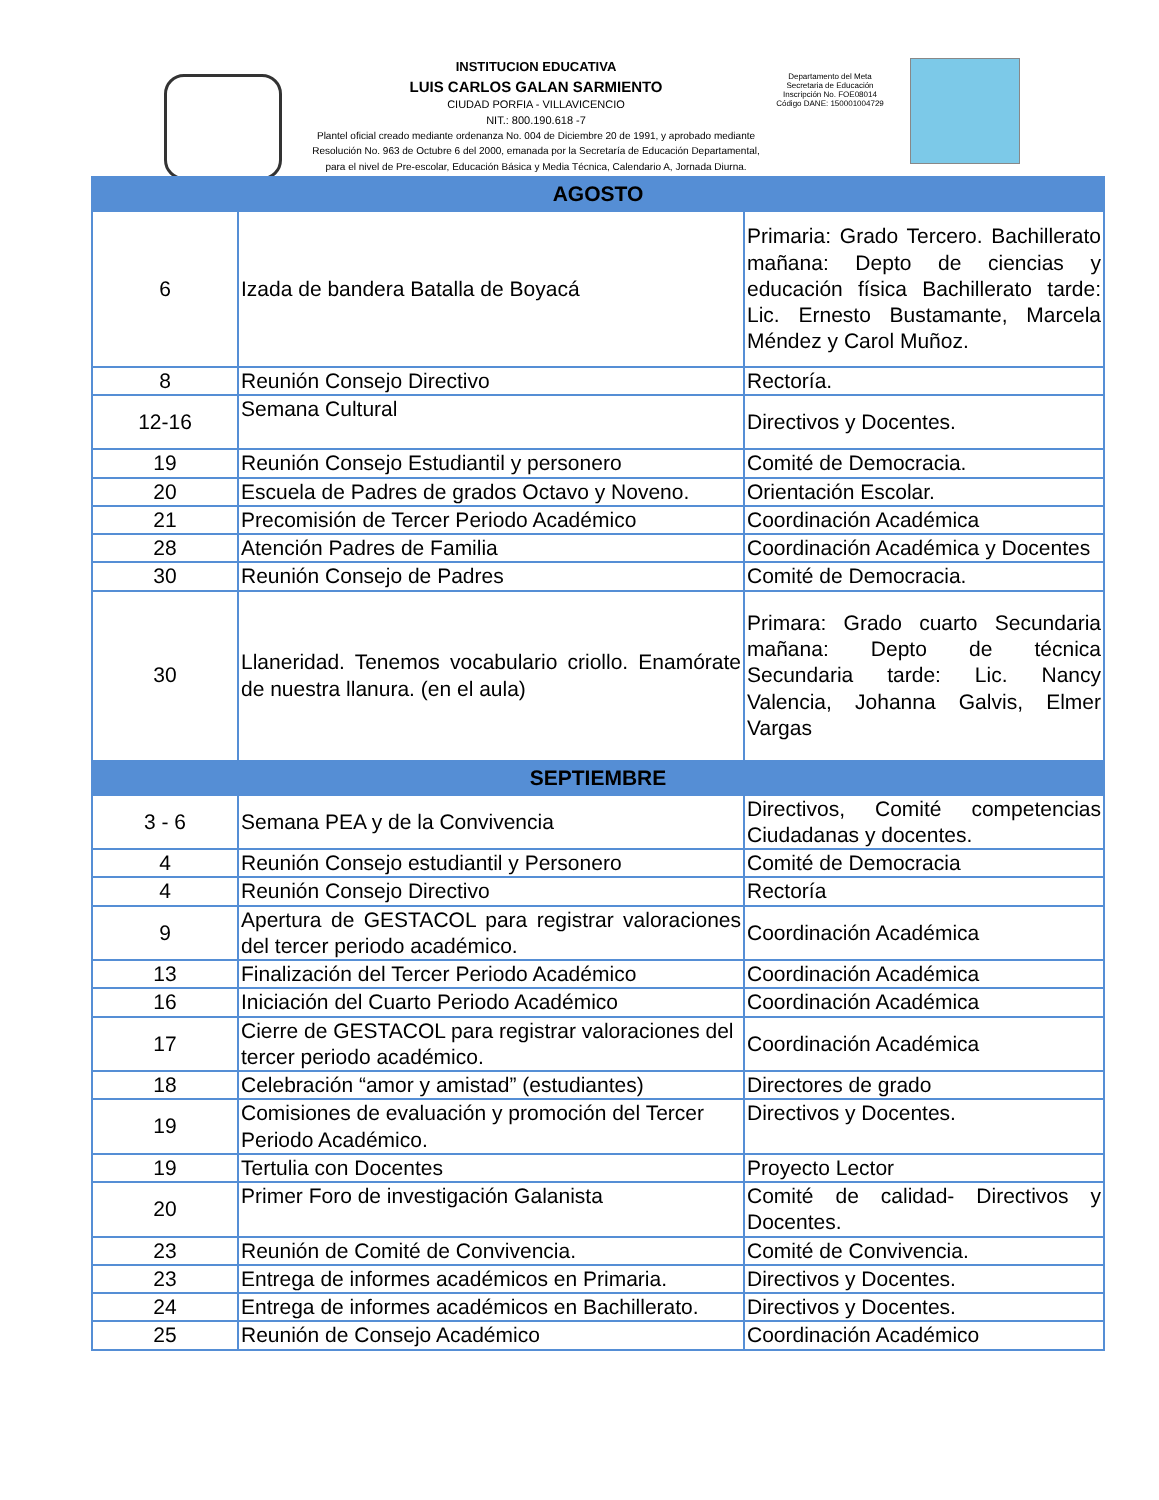INSTITUCION EDUCATIVA
LUIS CARLOS GALAN SARMIENTO
CIUDAD PORFIA - VILLAVICENCIO
NIT.: 800.190.618 -7
Plantel oficial creado mediante ordenanza No. 004 de Diciembre 20 de 1991, y aprobado mediante Resolución No. 963 de Octubre 6 del 2000, emanada por la Secretaría de Educación Departamental, para el nivel de Pre-escolar, Educación Básica y Media Técnica, Calendario A, Jornada Diurna.
Departamento del Meta
Secretaria de Educación
Inscripción No. FOE08014
Código DANE: 150001004729
| AGOSTO | | |
| --- | --- | --- |
| 6 | Izada de bandera Batalla de Boyacá | Primaria: Grado Tercero. Bachillerato mañana: Depto de ciencias y educación física Bachillerato tarde: Lic. Ernesto Bustamante, Marcela Méndez y Carol Muñoz. |
| 8 | Reunión Consejo Directivo | Rectoría. |
| 12-16 | Semana Cultural | Directivos y Docentes. |
| 19 | Reunión Consejo Estudiantil y personero | Comité de Democracia. |
| 20 | Escuela de Padres de grados Octavo y Noveno. | Orientación Escolar. |
| 21 | Precomisión de Tercer Periodo Académico | Coordinación Académica |
| 28 | Atención Padres de Familia | Coordinación Académica y Docentes |
| 30 | Reunión Consejo de Padres | Comité de Democracia. |
| 30 | Llaneridad. Tenemos vocabulario criollo. Enamórate de nuestra llanura. (en el aula) | Primara: Grado cuarto Secundaria mañana: Depto de técnica Secundaria tarde: Lic. Nancy Valencia, Johanna Galvis, Elmer Vargas |
| SEPTIEMBRE | | |
| 3 - 6 | Semana PEA y de la Convivencia | Directivos, Comité competencias Ciudadanas y docentes. |
| 4 | Reunión Consejo estudiantil y Personero | Comité de Democracia |
| 4 | Reunión Consejo Directivo | Rectoría |
| 9 | Apertura de GESTACOL para registrar valoraciones del tercer periodo académico. | Coordinación Académica |
| 13 | Finalización del Tercer Periodo Académico | Coordinación Académica |
| 16 | Iniciación del Cuarto Periodo Académico | Coordinación Académica |
| 17 | Cierre de GESTACOL para registrar valoraciones del tercer periodo académico. | Coordinación Académica |
| 18 | Celebración “amor y amistad” (estudiantes) | Directores de grado |
| 19 | Comisiones de evaluación y promoción del Tercer Periodo Académico. | Directivos y Docentes. |
| 19 | Tertulia con Docentes | Proyecto Lector |
| 20 | Primer Foro de investigación Galanista | Comité de calidad- Directivos y Docentes. |
| 23 | Reunión de Comité de Convivencia. | Comité de Convivencia. |
| 23 | Entrega de informes académicos en Primaria. | Directivos y Docentes. |
| 24 | Entrega de informes académicos en Bachillerato. | Directivos y Docentes. |
| 25 | Reunión de Consejo Académico | Coordinación Académico |